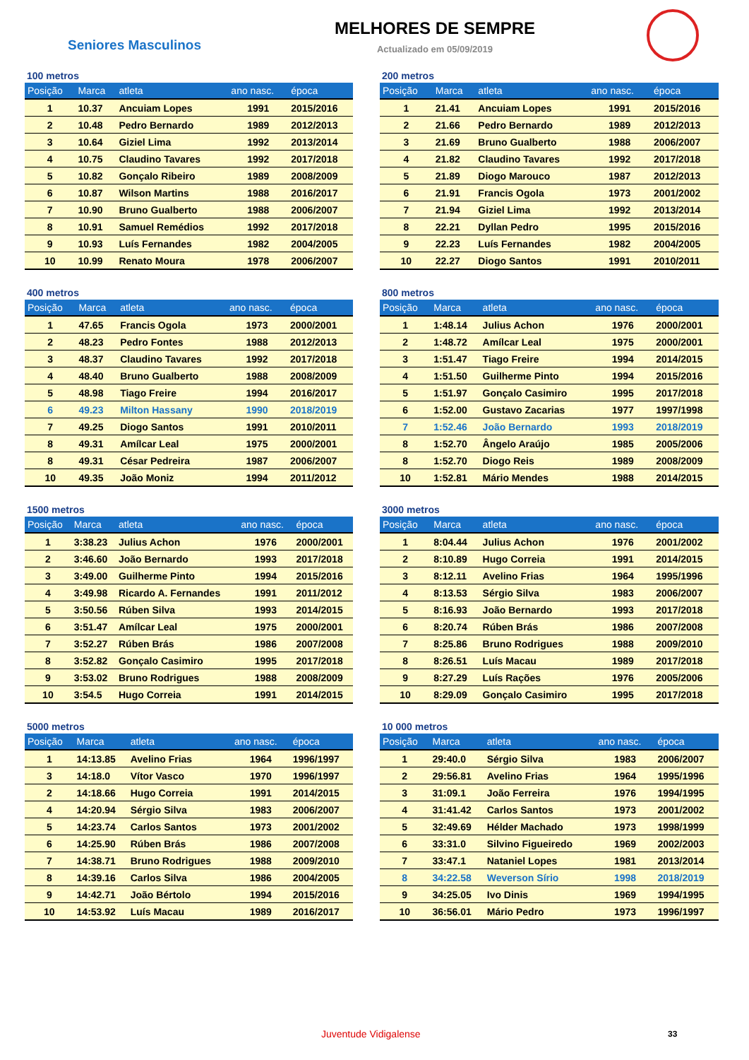Seniores Masculinos
MELHORES DE SEMPRE
Actualizado em 05/09/2019
100 metros
| Posição | Marca | atleta | ano nasc. | época |
| --- | --- | --- | --- | --- |
| 1 | 10.37 | Ancuiam Lopes | 1991 | 2015/2016 |
| 2 | 10.48 | Pedro Bernardo | 1989 | 2012/2013 |
| 3 | 10.64 | Giziel Lima | 1992 | 2013/2014 |
| 4 | 10.75 | Claudino Tavares | 1992 | 2017/2018 |
| 5 | 10.82 | Gonçalo Ribeiro | 1989 | 2008/2009 |
| 6 | 10.87 | Wilson Martins | 1988 | 2016/2017 |
| 7 | 10.90 | Bruno Gualberto | 1988 | 2006/2007 |
| 8 | 10.91 | Samuel Remédios | 1992 | 2017/2018 |
| 9 | 10.93 | Luís Fernandes | 1982 | 2004/2005 |
| 10 | 10.99 | Renato Moura | 1978 | 2006/2007 |
200 metros
| Posição | Marca | atleta | ano nasc. | época |
| --- | --- | --- | --- | --- |
| 1 | 21.41 | Ancuiam Lopes | 1991 | 2015/2016 |
| 2 | 21.66 | Pedro Bernardo | 1989 | 2012/2013 |
| 3 | 21.69 | Bruno Gualberto | 1988 | 2006/2007 |
| 4 | 21.82 | Claudino Tavares | 1992 | 2017/2018 |
| 5 | 21.89 | Diogo Marouco | 1987 | 2012/2013 |
| 6 | 21.91 | Francis Ogola | 1973 | 2001/2002 |
| 7 | 21.94 | Giziel Lima | 1992 | 2013/2014 |
| 8 | 22.21 | Dyllan Pedro | 1995 | 2015/2016 |
| 9 | 22.23 | Luís Fernandes | 1982 | 2004/2005 |
| 10 | 22.27 | Diogo Santos | 1991 | 2010/2011 |
400 metros
| Posição | Marca | atleta | ano nasc. | época |
| --- | --- | --- | --- | --- |
| 1 | 47.65 | Francis Ogola | 1973 | 2000/2001 |
| 2 | 48.23 | Pedro Fontes | 1988 | 2012/2013 |
| 3 | 48.37 | Claudino Tavares | 1992 | 2017/2018 |
| 4 | 48.40 | Bruno Gualberto | 1988 | 2008/2009 |
| 5 | 48.98 | Tiago Freire | 1994 | 2016/2017 |
| 6 | 49.23 | Milton Hassany | 1990 | 2018/2019 |
| 7 | 49.25 | Diogo Santos | 1991 | 2010/2011 |
| 8 | 49.31 | Amílcar Leal | 1975 | 2000/2001 |
| 8 | 49.31 | César Pedreira | 1987 | 2006/2007 |
| 10 | 49.35 | João Moniz | 1994 | 2011/2012 |
800 metros
| Posição | Marca | atleta | ano nasc. | época |
| --- | --- | --- | --- | --- |
| 1 | 1:48.14 | Julius Achon | 1976 | 2000/2001 |
| 2 | 1:48.72 | Amílcar Leal | 1975 | 2000/2001 |
| 3 | 1:51.47 | Tiago Freire | 1994 | 2014/2015 |
| 4 | 1:51.50 | Guilherme Pinto | 1994 | 2015/2016 |
| 5 | 1:51.97 | Gonçalo Casimiro | 1995 | 2017/2018 |
| 6 | 1:52.00 | Gustavo Zacarias | 1977 | 1997/1998 |
| 7 | 1:52.46 | João Bernardo | 1993 | 2018/2019 |
| 8 | 1:52.70 | Ângelo Araújo | 1985 | 2005/2006 |
| 8 | 1:52.70 | Diogo Reis | 1989 | 2008/2009 |
| 10 | 1:52.81 | Mário Mendes | 1988 | 2014/2015 |
1500 metros
| Posição | Marca | atleta | ano nasc. | época |
| --- | --- | --- | --- | --- |
| 1 | 3:38.23 | Julius Achon | 1976 | 2000/2001 |
| 2 | 3:46.60 | João Bernardo | 1993 | 2017/2018 |
| 3 | 3:49.00 | Guilherme Pinto | 1994 | 2015/2016 |
| 4 | 3:49.98 | Ricardo A. Fernandes | 1991 | 2011/2012 |
| 5 | 3:50.56 | Rúben Silva | 1993 | 2014/2015 |
| 6 | 3:51.47 | Amílcar Leal | 1975 | 2000/2001 |
| 7 | 3:52.27 | Rúben Brás | 1986 | 2007/2008 |
| 8 | 3:52.82 | Gonçalo Casimiro | 1995 | 2017/2018 |
| 9 | 3:53.02 | Bruno Rodrigues | 1988 | 2008/2009 |
| 10 | 3:54.5 | Hugo Correia | 1991 | 2014/2015 |
3000 metros
| Posição | Marca | atleta | ano nasc. | época |
| --- | --- | --- | --- | --- |
| 1 | 8:04.44 | Julius Achon | 1976 | 2001/2002 |
| 2 | 8:10.89 | Hugo Correia | 1991 | 2014/2015 |
| 3 | 8:12.11 | Avelino Frias | 1964 | 1995/1996 |
| 4 | 8:13.53 | Sérgio Silva | 1983 | 2006/2007 |
| 5 | 8:16.93 | João Bernardo | 1993 | 2017/2018 |
| 6 | 8:20.74 | Rúben Brás | 1986 | 2007/2008 |
| 7 | 8:25.86 | Bruno Rodrigues | 1988 | 2009/2010 |
| 8 | 8:26.51 | Luís Macau | 1989 | 2017/2018 |
| 9 | 8:27.29 | Luís Rações | 1976 | 2005/2006 |
| 10 | 8:29.09 | Gonçalo Casimiro | 1995 | 2017/2018 |
5000 metros
| Posição | Marca | atleta | ano nasc. | época |
| --- | --- | --- | --- | --- |
| 1 | 14:13.85 | Avelino Frias | 1964 | 1996/1997 |
| 3 | 14:18.0 | Vítor Vasco | 1970 | 1996/1997 |
| 2 | 14:18.66 | Hugo Correia | 1991 | 2014/2015 |
| 4 | 14:20.94 | Sérgio Silva | 1983 | 2006/2007 |
| 5 | 14:23.74 | Carlos Santos | 1973 | 2001/2002 |
| 6 | 14:25.90 | Rúben Brás | 1986 | 2007/2008 |
| 7 | 14:38.71 | Bruno Rodrigues | 1988 | 2009/2010 |
| 8 | 14:39.16 | Carlos Silva | 1986 | 2004/2005 |
| 9 | 14:42.71 | João Bértolo | 1994 | 2015/2016 |
| 10 | 14:53.92 | Luís Macau | 1989 | 2016/2017 |
10 000 metros
| Posição | Marca | atleta | ano nasc. | época |
| --- | --- | --- | --- | --- |
| 1 | 29:40.0 | Sérgio Silva | 1983 | 2006/2007 |
| 2 | 29:56.81 | Avelino Frias | 1964 | 1995/1996 |
| 3 | 31:09.1 | João Ferreira | 1976 | 1994/1995 |
| 4 | 31:41.42 | Carlos Santos | 1973 | 2001/2002 |
| 5 | 32:49.69 | Hélder Machado | 1973 | 1998/1999 |
| 6 | 33:31.0 | Silvino Figueiredo | 1969 | 2002/2003 |
| 7 | 33:47.1 | Nataniel Lopes | 1981 | 2013/2014 |
| 8 | 34:22.58 | Weverson Sírio | 1998 | 2018/2019 |
| 9 | 34:25.05 | Ivo Dinis | 1969 | 1994/1995 |
| 10 | 36:56.01 | Mário Pedro | 1973 | 1996/1997 |
Juventude Vidigalense 33